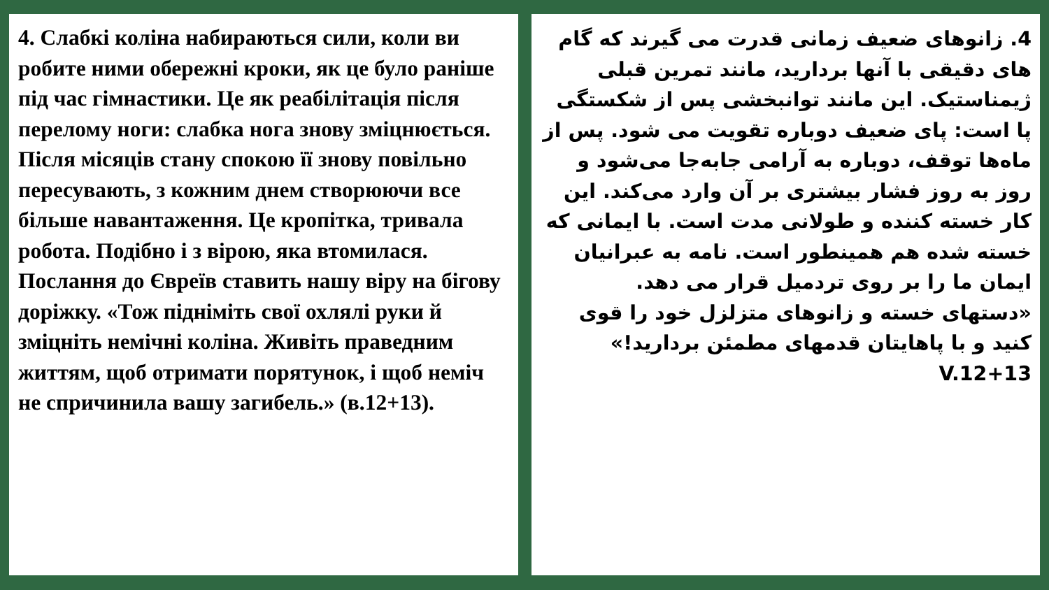4. Слабкі коліна набираються сили, коли ви робите ними обережні кроки, як це було раніше під час гімнастики. Це як реабілітація після перелому ноги: слабка нога знову зміцнюється. Після місяців стану спокою її знову повільно пересувають, з кожним днем створюючи все більше навантаження. Це кропітка, тривала робота. Подібно і з вірою, яка втомилася. Послання до Євреїв ставить нашу віру на бігову доріжку. «Тож підніміть свої охлялі руки й зміцніть немічні коліна. Живіть праведним життям, щоб отримати порятунок, і щоб неміч не спричинила вашу загибель.» (в.12+13).
4. زانوهای ضعیف زمانی قدرت می گیرند که گام های دقیقی با آنها بردارید، مانند تمرین قبلی ژیمناستیک. این مانند توانبخشی پس از شکستگی پا است: پای ضعیف دوباره تقویت می شود. پس از ماه‌ها توقف، دوباره به آرامی جابه‌جا می‌شود و روز به روز فشار بیشتری بر آن وارد می‌کند. این کار خسته کننده و طولانی مدت است. با ایمانی که خسته شده هم همینطور است. نامه به عبرانیان ایمان ما را بر روی تردمیل قرار می دهد. «دستهای خسته و زانوهای متزلزل خود را قوی کنید و با پاهایتان قدمهای مطمئن بردارید!» V.12+13